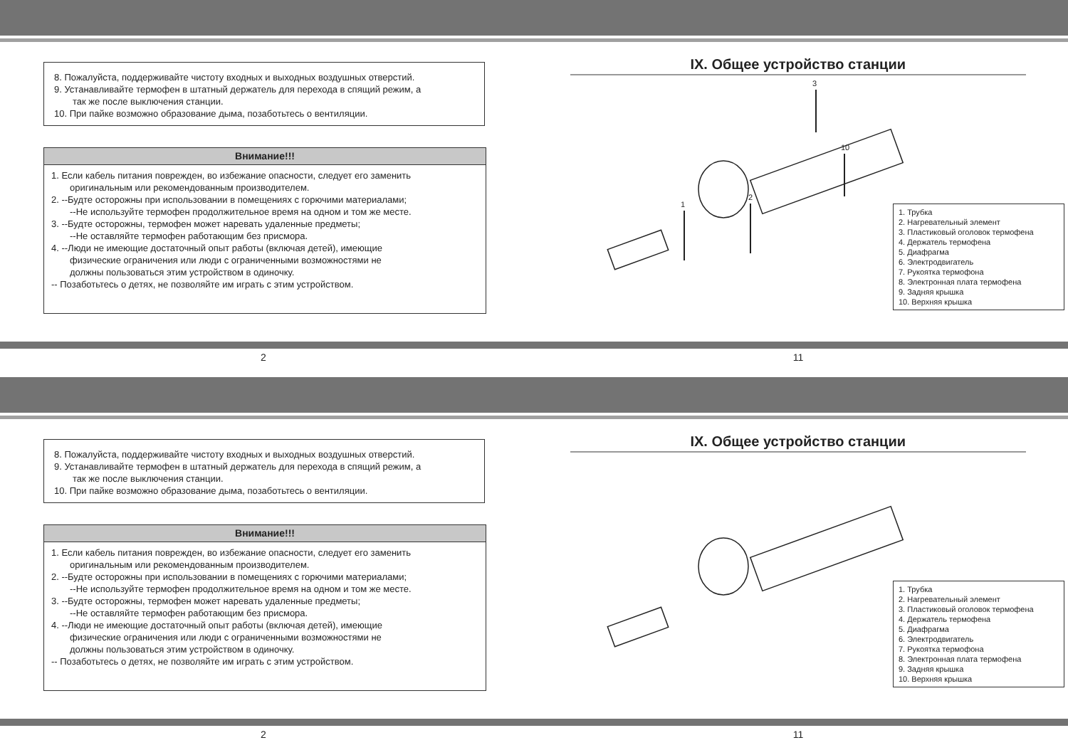8. Пожалуйста, поддерживайте чистоту входных и выходных воздушных отверстий.
9. Устанавливайте термофен в штатный держатель для перехода в спящий режим, а
так же после выключения станции.
10. При пайке возможно образование дыма, позаботьтесь о вентиляции.
Внимание!!!
1. Если кабель питания поврежден, во избежание опасности, следует его заменить
оригинальным или рекомендованным производителем.
2. --Будте осторожны при использовании в помещениях с горючими материалами;
--Не используйте термофен продолжительное время на одном и том же месте.
3. --Будте осторожны, термофен может наревать удаленные предметы;
--Не оставляйте термофен работающим без присмора.
4. --Люди не имеющие достаточный опыт работы (включая детей), имеющие
физические ограничения или люди с ограниченными возможностями не
должны пользоваться этим устройством в одиночку.
-- Позаботьтесь о детях, не позволяйте им играть с этим устройством.
IX. Общее устройство станции
1
2
3
10
1. Трубка
2. Нагревательный элемент
3. Пластиковый оголовок термофена
4. Держатель термофена
5. Диафрагма
6. Электродвигатель
7. Рукоятка термофона
8. Электронная плата термофена
9. Задняя крышка
10. Верхняя крышка
2 11
8. Пожалуйста, поддерживайте чистоту входных и выходных воздушных отверстий.
9. Устанавливайте термофен в штатный держатель для перехода в спящий режим, а
так же после выключения станции.
10. При пайке возможно образование дыма, позаботьтесь о вентиляции.
Внимание!!!
1. Если кабель питания поврежден, во избежание опасности, следует его заменить
оригинальным или рекомендованным производителем.
2. --Будте осторожны при использовании в помещениях с горючими материалами;
--Не используйте термофен продолжительное время на одном и том же месте.
3. --Будте осторожны, термофен может наревать удаленные предметы;
--Не оставляйте термофен работающим без присмора.
4. --Люди не имеющие достаточный опыт работы (включая детей), имеющие
физические ограничения или люди с ограниченными возможностями не
должны пользоваться этим устройством в одиночку.
-- Позаботьтесь о детях, не позволяйте им играть с этим устройством.
IX. Общее устройство станции
1. Трубка
2. Нагревательный элемент
3. Пластиковый оголовок термофена
4. Держатель термофена
5. Диафрагма
6. Электродвигатель
7. Рукоятка термофона
8. Электронная плата термофена
9. Задняя крышка
10. Верхняя крышка
2 11